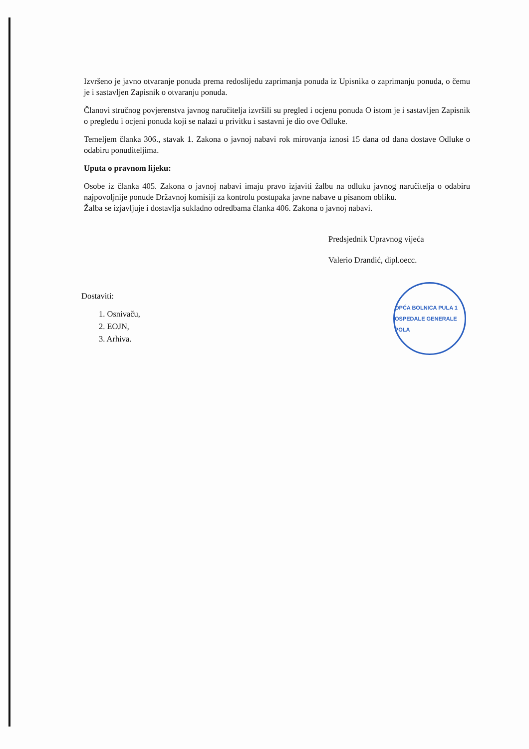OPĆA BOLNICA PULA 1 OSPEDALE GENERALE POLA
Izvršeno je javno otvaranje ponuda prema redoslijedu zaprimanja ponuda iz Upisnika o zaprimanju ponuda, o čemu je i sastavljen Zapisnik o otvaranju ponuda.
Članovi stručnog povjerenstva javnog naručitelja izvršili su pregled i ocjenu ponuda O istom je i sastavljen Zapisnik o pregledu i ocjeni ponuda koji se nalazi u privitku i sastavni je dio ove Odluke.
Temeljem članka 306., stavak 1. Zakona o javnoj nabavi rok mirovanja iznosi 15 dana od dana dostave Odluke o odabiru ponuditeljima.
Uputa o pravnom lijeku:
Osobe iz članka 405. Zakona o javnoj nabavi imaju pravo izjaviti žalbu na odluku javnog naručitelja o odabiru najpovoljnije ponude Državnoj komisiji za kontrolu postupaka javne nabave u pisanom obliku.
Žalba se izjavljuje i dostavlja sukladno odredbama članka 406. Zakona o javnoj nabavi.
Predsjednik Upravnog vijeća
Valerio Drandić, dipl.oecc.
Dostaviti:
1. Osnivaču,
2. EOJN,
3. Arhiva.